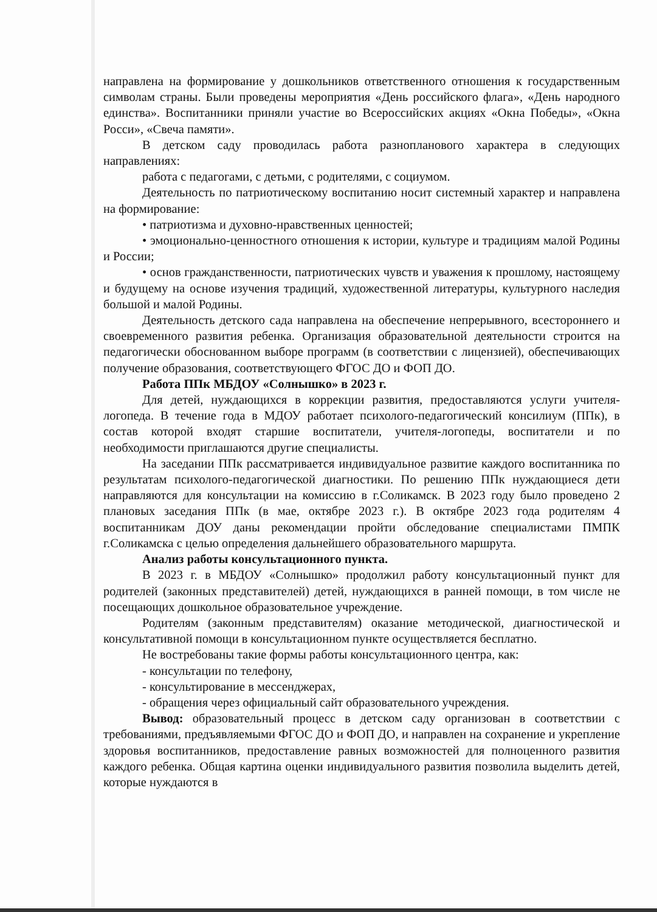направлена на формирование у дошкольников ответственного отношения к государственным символам страны. Были проведены мероприятия «День российского флага», «День народного единства». Воспитанники приняли участие во Всероссийских акциях «Окна Победы», «Окна Росси», «Свеча памяти».
В детском саду проводилась работа разнопланового характера в следующих направлениях:
работа с педагогами, с детьми, с родителями, с социумом.
Деятельность по патриотическому воспитанию носит системный характер и направлена на формирование:
• патриотизма и духовно-нравственных ценностей;
• эмоционально-ценностного отношения к истории, культуре и традициям малой Родины и России;
• основ гражданственности, патриотических чувств и уважения к прошлому, настоящему и будущему на основе изучения традиций, художественной литературы, культурного наследия большой и малой Родины.
Деятельность детского сада направлена на обеспечение непрерывного, всестороннего и своевременного развития ребенка. Организация образовательной деятельности строится на педагогически обоснованном выборе программ (в соответствии с лицензией), обеспечивающих получение образования, соответствующего ФГОС ДО и ФОП ДО.
Работа ППк МБДОУ «Солнышко» в 2023 г.
Для детей, нуждающихся в коррекции развития, предоставляются услуги учителя-логопеда. В течение года в МДОУ работает психолого-педагогический консилиум (ППк), в состав которой входят старшие воспитатели, учителя-логопеды, воспитатели и по необходимости приглашаются другие специалисты.
На заседании ППк рассматривается индивидуальное развитие каждого воспитанника по результатам психолого-педагогической диагностики. По решению ППк нуждающиеся дети направляются для консультации на комиссию в г.Соликамск. В 2023 году было проведено 2 плановых заседания ППк (в мае, октябре 2023 г.). В октябре 2023 года родителям 4 воспитанникам ДОУ даны рекомендации пройти обследование специалистами ПМПК г.Соликамска с целью определения дальнейшего образовательного маршрута.
Анализ работы консультационного пункта.
В 2023 г. в МБДОУ «Солнышко» продолжил работу консультационный пункт для родителей (законных представителей) детей, нуждающихся в ранней помощи, в том числе не посещающих дошкольное образовательное учреждение.
Родителям (законным представителям) оказание методической, диагностической и консультативной помощи в консультационном пункте осуществляется бесплатно.
Не востребованы такие формы работы консультационного центра, как:
- консультации по телефону,
- консультирование в мессенджерах,
- обращения через официальный сайт образовательного учреждения.
Вывод: образовательный процесс в детском саду организован в соответствии с требованиями, предъявляемыми ФГОС ДО и ФОП ДО, и направлен на сохранение и укрепление здоровья воспитанников, предоставление равных возможностей для полноценного развития каждого ребенка. Общая картина оценки индивидуального развития позволила выделить детей, которые нуждаются в